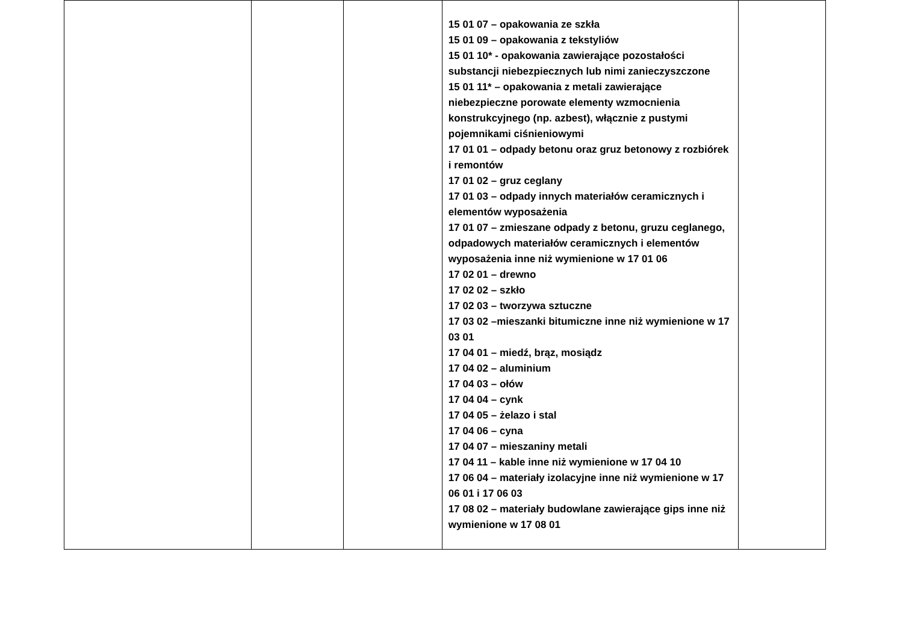| | | | 15 01 07 – opakowania ze szkła 15 01 09 – opakowania z tekstyliów 15 01 10* - opakowania zawierające pozostałości substancji niebezpiecznych lub nimi zanieczyszczone 15 01 11* – opakowania z metali zawierające niebezpieczne porowate elementy wzmocnienia konstrukcyjnego (np. azbest), włącznie z pustymi pojemnikami ciśnieniowymi 17 01 01 – odpady betonu oraz gruz betonowy z rozbiórek i remontów 17 01 02 – gruz ceglany 17 01 03 – odpady innych materiałów ceramicznych i elementów wyposażenia 17 01 07 – zmieszane odpady z betonu, gruzu ceglanego, odpadowych materiałów ceramicznych i elementów wyposażenia inne niż wymienione w 17 01 06 17 02 01 – drewno 17 02 02 – szkło 17 02 03 – tworzywa sztuczne 17 03 02 –mieszanki bitumiczne inne niż wymienione w 17 03 01 17 04 01 – miedź, brąz, mosiądz 17 04 02 – aluminium 17 04 03 – ołów 17 04 04 – cynk 17 04 05 – żelazo i stal 17 04 06 – cyna 17 04 07 – mieszaniny metali 17 04 11 – kable inne niż wymienione w 17 04 10 17 06 04 – materiały izolacyjne inne niż wymienione w 17 06 01 i 17 06 03 17 08 02 – materiały budowlane zawierające gips inne niż wymienione w 17 08 01 | |